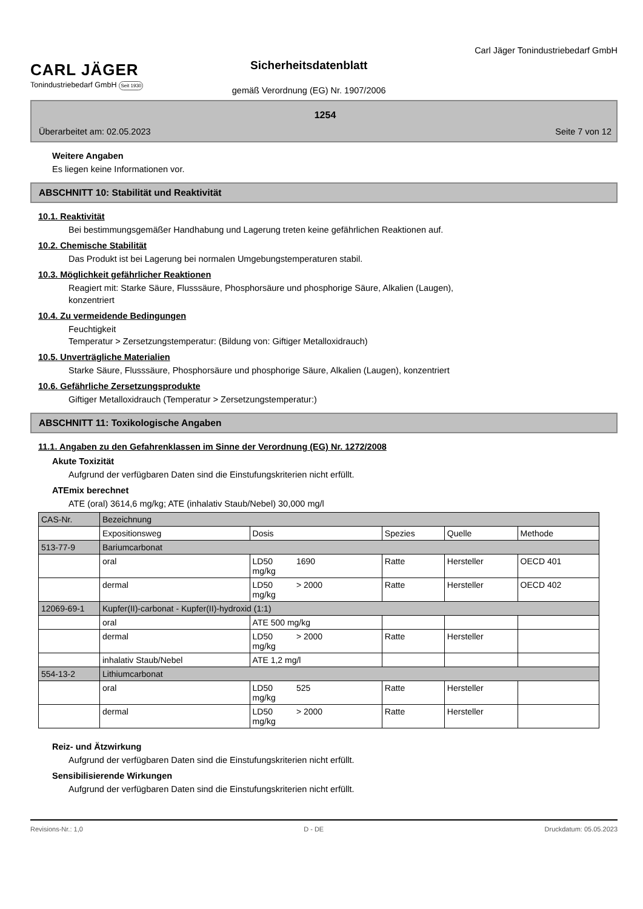CARL JÄGER
Tonindustriebedarf GmbH Seit 1930
Sicherheitsdatenblatt
gemäß Verordnung (EG) Nr. 1907/2006
Carl Jäger Tonindustriebedarf GmbH
1254
Überarbeitet am: 02.05.2023 Seite 7 von 12
Weitere Angaben
Es liegen keine Informationen vor.
ABSCHNITT 10: Stabilität und Reaktivität
10.1. Reaktivität
Bei bestimmungsgemäßer Handhabung und Lagerung treten keine gefährlichen Reaktionen auf.
10.2. Chemische Stabilität
Das Produkt ist bei Lagerung bei normalen Umgebungstemperaturen stabil.
10.3. Möglichkeit gefährlicher Reaktionen
Reagiert mit: Starke Säure, Flusssäure, Phosphorsäure und phosphorige Säure, Alkalien (Laugen),
konzentriert
10.4. Zu vermeidende Bedingungen
Feuchtigkeit
Temperatur > Zersetzungstemperatur: (Bildung von: Giftiger Metalloxidrauch)
10.5. Unverträgliche Materialien
Starke Säure, Flusssäure, Phosphorsäure und phosphorige Säure, Alkalien (Laugen), konzentriert
10.6. Gefährliche Zersetzungsprodukte
Giftiger Metalloxidrauch (Temperatur > Zersetzungstemperatur:)
ABSCHNITT 11: Toxikologische Angaben
11.1. Angaben zu den Gefahrenklassen im Sinne der Verordnung (EG) Nr. 1272/2008
Akute Toxizität
Aufgrund der verfügbaren Daten sind die Einstufungskriterien nicht erfüllt.
ATEmix berechnet
ATE (oral) 3614,6 mg/kg; ATE (inhalativ Staub/Nebel) 30,000 mg/l
| CAS-Nr. | Bezeichnung | | | | |
| | Expositionsweg | Dosis | Spezies | Quelle | Methode |
| 513-77-9 | Bariumcarbonat | | | | |
| | oral | LD50 1690 mg/kg | Ratte | Hersteller | OECD 401 |
| | dermal | LD50 > 2000 mg/kg | Ratte | Hersteller | OECD 402 |
| 12069-69-1 | Kupfer(II)-carbonat - Kupfer(II)-hydroxid (1:1) | | | | |
| | oral | ATE 500 mg/kg | | | |
| | dermal | LD50 > 2000 mg/kg | Ratte | Hersteller | |
| | inhalativ Staub/Nebel | ATE 1,2 mg/l | | | |
| 554-13-2 | Lithiumcarbonat | | | | |
| | oral | LD50 525 mg/kg | Ratte | Hersteller | |
| | dermal | LD50 > 2000 mg/kg | Ratte | Hersteller | |
Reiz- und Ätzwirkung
Aufgrund der verfügbaren Daten sind die Einstufungskriterien nicht erfüllt.
Sensibilisierende Wirkungen
Aufgrund der verfügbaren Daten sind die Einstufungskriterien nicht erfüllt.
Revisions-Nr.: 1,0 D - DE Druckdatum: 05.05.2023